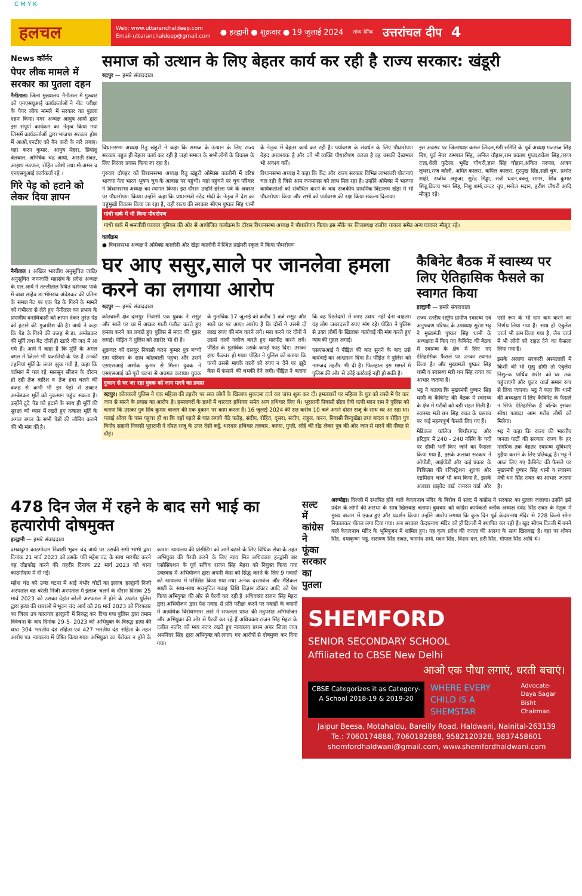C M Y K
हलचल
Web: www.uttaranchaldeep.com
Email-uttaranchaldeep@gmail.com
● हल्द्वानी ● शुक्रवार ● 19 जुलाई 2024
सांध्य दैनिक
उत्तरांचल दीप
4
News कॉर्नर
पेपर लीक मामले में सरकार का पुतला दहन
नैनीताल। जिला मुख्यालय नैनीताल में गुरुवार को एनएसयूआई कार्यकर्ताओं ने नीट परीक्षा के पेपर लीक मामले में सरकार का पुतला दहन किया। नगर अध्यक्ष आयुष आर्या द्वारा इस संपूर्ण कार्यक्रम का नेतृत्व किया गया जिसमें कार्यकर्ताओं द्वारा भाजपा सरकार होश में आओ,एनटीए को बैन करो के नारे लगाए। यहां करन कुमार, आयुष मेहरा, प्रियांशु बेलवाल, अभिषेक चंद्र आर्या, आरती रावत, आइशा मठपाल, रोहित जोशी तथा मो.अमन व एनएसयूआई कार्यकर्ता रहे ।
गिरे पेड़ को हटाने को लेकर दिया ज्ञापन
नैनीताल । अखिल भारतीय अनुसूचित जाति/अनुसूचित जनजाति महासंघ के प्रदेश अध्यक्ष के.एल.आर्य ने तल्लीताल स्थित दर्शनघर पार्क में बाबा साहेब डा.भीमराव अंबेडकर की प्रतिमा के समक्ष गेट पर एक पेड़ के गिरने के मामले को गंभीरता से लेते हुए नैनीताल वन प्रभाग के प्रभागीय वनाधिकारी को ज्ञापन देकर तुरंत पेड को हटाने की गुजारिश की है। आर्य ने कहा कि पेड के गिरने की वजह से डा. अम्बेडकर की मूर्ति तथा गेट दोनों ही खतरे की जद में आ गये हैं। आर्य ने कहा है कि मूर्ति के अगल बगल में जितने भी प्रजातियों के पेड हैं उनकी टहनियां मूर्ति के ऊपर झुक गयी है, कहा कि वर्तमान में चल रहे मानसून सीजन के दौरान हो रही तेज बारिश व तेज हवा चलने की वजह से कभी भी इन पेड़ों से डाक्टर अम्बेडकर मूर्ति को नुकसान पहुंच सकता है। उन्होंने टूटे पेड को हटाने के साथ ही मूर्ति की सुरक्षा को ध्यान में रखते हुए तत्काल मूर्ति के अगल बगल के सभी पेड़ों की लौबिंग कराने की भी मांग की है।
समाज को उत्थान के लिए बेहतर कार्य कर रही है राज्य सरकार: खंडूरी
रुद्रपुर — हमारे संवाददाता
विधानसभा अध्यक्ष रितु खंडूरी ने कहा कि समाज के उत्थान के लिए राज्य सरकार बहुत ही बेहतर कार्य कर रही है जहां समाज के सभी लोगों के विकास के लिए निरंतर प्रयास किया जा रहा है।
गुरुवार दोपहर को विधानसभा अध्यक्ष रितु खंडूरी ओमेक्स कालोनी में वरिष्ठ भाजपा नेता भारत भूषण चुघ के आवास पर पहुंची। यहां पहुंचने पर चुघ परिवार ने विधानसभा अध्यक्ष का स्वागत किया। इस दौरान उन्होंने हरेला पर्व के अवसर पर पौधारोपण किया। उन्होंने कहा कि प्रधानमंत्री नरेंद्र मोदी के नेतृत्व में देश का चहुंमुखी विकास किया जा रहा है, वहीं राज्य की सरकार सीएम पुष्कर सिंह धामी के नेतृत्व में बेहतर कार्य कर रही है। पर्यावरण के संवर्धन के लिए पौधारोपण बेहद आवश्यक है और जो भी व्यक्ति पौधारोपण करता है वह उसकी देखभाल भी अवश्य करें।
विधानसभा अध्यक्ष ने कहा कि केंद्र और राज्य सरकार विभिन्न लाभकारी योजनाएं चल रही है जिसे आम जनमानस को लाभ मिल रहा है। उन्होंने ओमेक्स में भाजपा कार्यकर्ताओं को संबोधित करने के बाद राजकीय प्राथमिक विद्यालय खेड़ा में भी पौधारोपण किया और सभी को पर्यावरण की रक्षा किया संकल्प दिलाया।
इस अवसर पर जिलाध्यक्ष कमल जिंदल,मंडी समिति के पूर्व अध्यक्ष गजराज सिंह बिष्ट, पूर्व मेयर रामपाल सिंह, अनिल चौहान,राम प्रकाश गुप्ता,राकेश सिंह,तरुण दत्ता,शैली फुटेला, भूपेंद्र चौधरी,ज्ञान सिंह चौहान,अंकित नरूला, अजय लूथरा,राज कोली, अमित कालरा, कपिल कालरा, गुरमुख सिंह,सन्नी चुघ, प्रशांत शाही, राजीव अहूजा, सुरेंद्र मिड्ढा, सन्नी धवन,बबलू सागर, शिव कुमार शिबू,विजय भान सिंह, निशु शर्मा,चन्दर चुघ,,मनोज मदान, हरीश चौधरी आदि मौजूद रहे।
गांधी पार्क में भी किया पौधरोपण
गांधी पार्क में श्रमजीवी पत्रकार यूनियन की ओर से आयोजित कार्यक्रम के दौरान विधानसभा अध्यक्ष ने पौधारोपण किया। इस मौके पर जिलाध्यक्ष राजीव चावला समेत अन्य पत्रकार मौजूद रहे।
कार्यक्रम
● विधानसभा अध्यक्ष ने ओमेक्स कालोनी और खेड़ा कालोनी में स्थित प्राईमरी स्कूल में किया पौधरोपण
घर आए ससुर,साले पर जानलेवा हमला करने का लगाया आरोप
रुद्रपुर — हमारे संवाददाता
कोतवाली क्षेत्र दानपुर निवासी एक युवक ने ससुर और साले पर घर में आकर गाली गलौज करते हुए हमला करने का लगाते हुए पुलिस से मदद की गुहार लगाई। पीड़ित ने पुलिस को तहरीर भी दी है।
शुक्रवार को दानपुर निवासी करन कुमार पुत्र बच्ची राम परिवार के साथ कोतवाली पहुंचा और उसने एसएसआई अशोक कुमार से मिला। युवक ने एसएसआई को पूरी घटना से अवगत कराया। युवक के मुताबिक 17 जुलाई को करीब 1 बजे ससुर और साले घर पर आए। आरोप है कि दोनों ने उससे दो लाख रुपए की मांग करने लगे। मना करने पर दोनों ने उससे गाली गलौज करते हुए मारपीट करने लगे। पीड़ित के मुताबिक उसके कपड़े फाड़ दिए। उसका हाथ फैक्चर हो गया। पीड़ित ने पुलिस को बताया कि पत्नी उससे मायके वालों को रुपए न देने पर झूठे केस में फंसाने की धमकी देने लगी। पीड़ित ने बताया कि वह रिश्तेदारी में रुपए उधार नहीं देना चाहता। यह लोग जबरदस्ती रुपए मांग रहे। पीड़ित ने पुलिस से उक्त लोगों के खिलाफ कार्रवाई की मांग करते हुए न्याय की गुहार लगाई।
एसएसआई ने पीड़ित की बात सुनने के बाद उसे कार्रवाई का आश्वासन दिया है। पीड़ित ने पुलिस को नामजद तहरीर भी दी है। फिलहाल इस मामले में पुलिस की ओर से कोई कार्रवाई नहीं हो सकी है।
दुकान से घर जा रहा युवक को जान मारने का प्रयास
रुद्रपुर। कोतवाली पुलिस ने एक महिला की तहरीर पर सात लोगों के खिलाफ मुकदमा दर्ज कर जांच शुरू कर दी। हमलावरों पर महिला के पुत्र को रास्ते में घेर कर जान से मारने के प्रयास का आरोप है। हमलावरों के हाथों में धारदार हथियार समेत अन्य हथियार लिए थे। भूरारानी निवासी सीता देवी पत्नी मदन राम ने पुलिस को बताया कि उसका पुत्र शिव कुमार बाजार की एक दुकान पर काम करता है। 16 जुलाई 2024 की रात करीब 10 बजे अपने दोस्त राजू के साथ घर आ रहा था। फ्लाई ओवर के पास पहुचा ही था कि वहाँ पहले से घात लगाये बैठे फतेह, संदीप, रोहित, दूसरा, संदीप, राहुल, करन, निवासी बिन्दुखेड़ा तथा बादल व रोहित पुत्र विनोद साहनी निवासी भूरारानी ने दोस्त राजू के उपर देसी कट्टे, धारदार हथियार तलवार, काफा, गुप्ती, लोहे की रॉड लेकर पुत्र की ओर जान से मारने की नीयत से दौड़े।
कैबिनेट बैठक में स्वास्थ्य पर लिए ऐतिहासिक फैसले का स्वागत किया
हल्द्वानी — हमारे संवाददाता
राज्य स्तरीय राष्ट्रीय ग्रामीण स्वास्थ्य एवं अनुश्रवण परिषद के उपाध्यक्ष सुरेश भट्ट ने मुख्यमंत्री पुष्कर सिंह धामी के अध्यक्षता में किए गए कैबिनेट की बैठक में स्वास्थ्य के क्षेत्र में लिए गए ऐतिहासिक फैसले पर उनका स्वागत किया है। और मुख्यमंत्री पुष्कर सिंह धामी व स्वास्थ्य मंत्री धन सिंह रावत का आभार जताया है।
भट्ट ने बताया कि मुख्यमंत्री पुष्कर सिंह धामी के कैबिनेट की बैठक में स्वास्थ्य के क्षेत्र में गरीबों को बड़ी राहत मिली है। स्वास्थ्य मंत्री धन सिंह रावत के प्रस्ताव पर कई महत्वपूर्ण फैसले लिए गए हैं।
मेडिकल कॉलेज पिथौरागढ़ और हरिद्वार में 240 - 240 नर्सिंग के पदों पर सीधी भर्ती किए जाने का फैसला किया गया है, इसके अलावा सरकार ने ओपीडी, आईपीडी और कई प्रकार के चिकित्सा की रजिस्ट्रेशन शुल्क और एडमिशन चार्ज भी कम किया है, इसके अलावा प्राइवेट वार्ड जनरल वार्ड और एसी रूम के भी दाम कम करने का निर्णय लिया गया है। साथ ही एंबुलेंस चार्ज भी कम किया गया है, लैब चार्ज में भी लोगों को राहत देने का फैसला लिया गया है।
इसके अलावा सरकारी अस्पतालों में किसी की भी मृत्यु होगी तो एंबुलेंस निशुल्क पार्थिव शरीर को घर तक पहुंचाएगी और यूजर चार्ज समान रूप से लिया जाएगा। भट्ट ने कहा कि धामी की अध्यक्षता में लिए कैबिनेट के फैसले न सिर्फ ऐतिहासिक हैं बल्कि इसका सीधा फायदा आम गरीब लोगों को मिलेगा।
भट्ट ने कहा कि राज्य की भारतीय जनता पार्टी की सरकार राज्य के हर नागरिक तक बेहतर स्वास्थ्य सुविधाएं मुहैया कराने के लिए प्रतिबद्ध है। भट्ट ने आज लिए गए कैबिनेट की फैसले पर मुख्यमंत्री पुष्कर सिंह धामी व स्वास्थ्य मंत्री धन सिंह रावत का आभार जताया है।
478 दिन जेल में रहने के बाद सगे भाई का हत्यारोपी दोषमुक्त
हल्द्वानी — हमारे संवाददाता
दमवाढुंगा काठगोदाम निवासी भूवन चंद आर्य पर उसकी सगी भाभी द्वारा दिनांक 21 मार्च 2023 को उसके पति महेश चंद्र के साथ मारपीट करने वह तोड़फोड़ करने की तहरीर दिनांक 22 मार्च 2023 को थाना काठगोदाम में दी गई।
महेश चंद्र को उक्त घटना में आई गंभीर चोटों का इलाज हल्द्वानी निजी अस्पताल वह बरेली निजी अस्पताल में इलाज चलने के दौरान दिनांक 25 मार्च 2023 को उसका देहांत बरेली अस्पताल में होने के उपरांत पुलिस द्वारा हत्या की धाराओं मे भूवन चंद आर्य को 26 मार्च 2023 को गिरफ्तार का जिला उप कारागार हल्द्वानी में निरुद्ध कर दिया गया पुलिस द्वारा तमाम विवेचना के बाद दिनांक 29-5- 2023 को अभियुक्त के विरुद्ध हत्या की धारा 304 भारतीय दंड संहिता एवं 427 भारतीय दंड संहिता के तहत आरोप पत्र न्यायालय में प्रेषित किया गया। अभियुक्त का पेरोकर न होने के कारण न्यायालय की प्रोसीडिंग को आगे बढ़ाने के लिए विधिक सेवा के तहत अभियुक्त की पैरवी करने के लिए न्याय मित्र अधिवक्ता हल्द्वानी बार एसोसिएशन के पूर्व सचिव राजन सिंह मेहरा को नियुक्त किया गया उक्तवाद में अभियोजन द्वारा अपनी केस को सिद्ध करने के लिए 9 गवाहों को न्यायालय में परीक्षित किया गया तथा अनेक दस्तावेज और मेडिकल साक्षी के साथ-साथ सचमुचित गवाह विधि विज्ञान डॉक्टर आदि को पेश किया अभियुक्त की ओर से पैरवी कर रही है अधिवक्ता राजन सिंह मेहरा द्वारा अभियोजन द्वारा पेश गवाह से प्रति परीक्षा करने पर गवाहों के बयानों में अत्यधिक विरोधाभास लाने में सफलता प्राप्त की तदुपरांत अभियोजन और अभियुक्त की ओर से पैरवी कर रहे हैं अधिवक्ता राजन सिंह मेहरा के दलील नजीर को मध्य नजर रखते हुए न्यायालय प्रथम अपर जिला जज अमनिंदर सिंह द्वारा अभियुक्त को लगाए गए आरोपों से दोषमुक्त कर दिया गया।
सल्ट में कांग्रेस ने फूंका सरकार का पुतला
अल्मोड़ा। दिल्ली में स्थापित होने वाले केदारनाथ मंदिर के विरोध में सल्ट में कांग्रेस ने सरकार का पुतला जलाया। उन्होंने इसे प्रदेश के लोगों की आस्था के साथ खिलवाड़ बताया। बुधवार को कांग्रेस कार्यकर्ता ब्लॉक अध्यक्ष देवेंद्र सिंह रावत के नेतृत्व में मुख्य बाजार में एकत्र हुए और प्रदर्शन किया। उन्होंने आरोप लगाया कि कुछ दिन पूर्व केदारनाथ मंदिर से 228 किलो सोना निकालकर पीतल लगा दिया गया। अब सरकार केदारनाथ मंदिर को ही दिल्ली में स्थापित कर रही है। खुद सीएम दिल्ली में बनने वाले केदारनाथ मंदिर के भूमिपूजन में शामिल हुए। यह कृत्य प्रदेश की जनता की आस्था के साथ खिलवाड़ है। वहां पर शोबन सिंह, दयाकृष्ण भट्ट, नारायण सिंह रावत, घनानंद शर्मा, मदन सिंह, विशन दत्त, हरी सिंह, गोपाल सिंह आदि थे।
SHEMFORD
SENIOR SECONDARY SCHOOL
Affiliated to CBSE New Delhi
आओ एक पौधा लगाएं, धरती बचाएं।
CBSE Categorizes it as Category-A School 2018-19 & 2019-20
WHERE EVERY CHILD IS A SHEMSTAR
Advocate-Daya Sagar Bisht
Chairman
Jaipur Beesa, Motahaldu, Bareilly Road, Haldwani, Nainital-263139
Te.: 7060174888, 7060182888, 9582120328, 9837458601
shemfordhaldwani@gmail.com, www.shemfordhaldwani.com